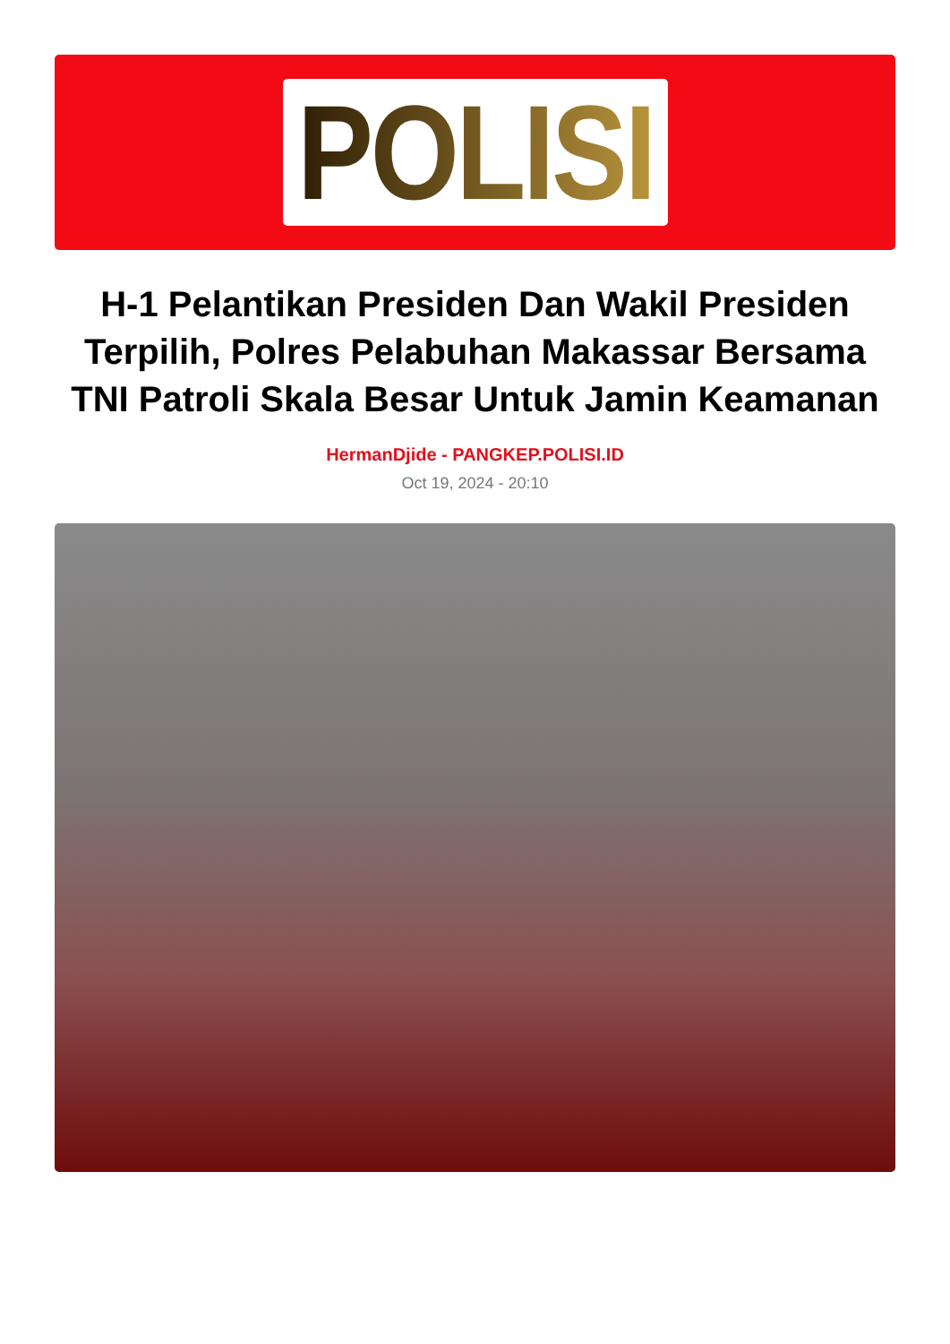POLISI
H-1 Pelantikan Presiden Dan Wakil Presiden Terpilih, Polres Pelabuhan Makassar Bersama TNI Patroli Skala Besar Untuk Jamin Keamanan
HermanDjide - PANGKEP.POLISI.ID
Oct 19, 2024 - 20:10